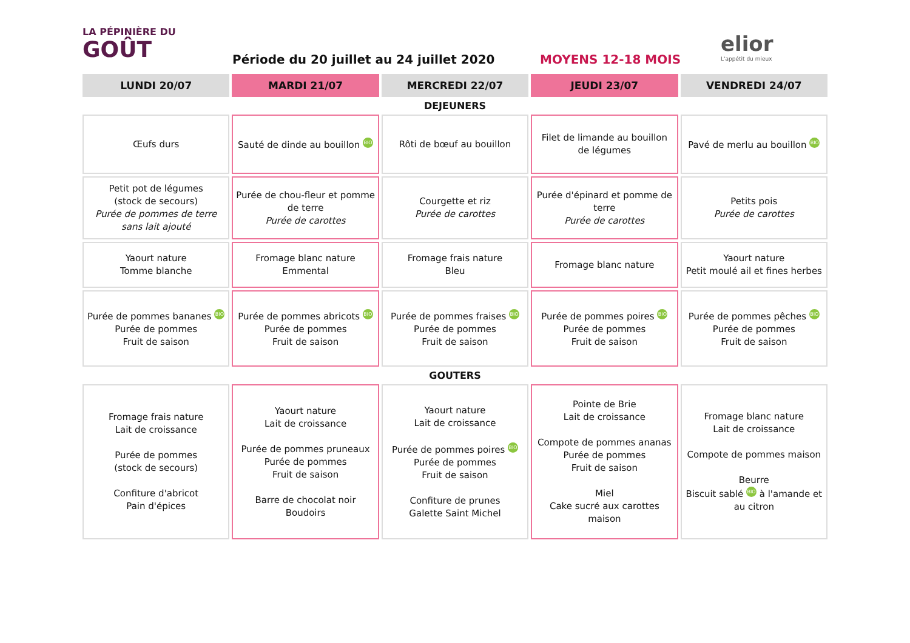LA PÉPINIÈRE DU
GOÛT
Période du 20 juillet au 24 juillet 2020
MOYENS 12-18 MOIS
elior
L'appétit du mieux
| LUNDI 20/07 | MARDI 21/07 | MERCREDI 22/07 | JEUDI 23/07 | VENDREDI 24/07 |
| --- | --- | --- | --- | --- |
| DEJEUNERS | | | | |
| Œufs durs | Sauté de dinde au bouillon BIO | Rôti de bœuf au bouillon | Filet de limande au bouillon de légumes | Pavé de merlu au bouillon BIO |
| Petit pot de légumes (stock de secours) Purée de pommes de terre sans lait ajouté | Purée de chou-fleur et pomme de terre Purée de carottes | Courgette et riz Purée de carottes | Purée d'épinard et pomme de terre Purée de carottes | Petits pois Purée de carottes |
| Yaourt nature Tomme blanche | Fromage blanc nature Emmental | Fromage frais nature Bleu | Fromage blanc nature | Yaourt nature Petit moulé ail et fines herbes |
| Purée de pommes bananes BIO Purée de pommes Fruit de saison | Purée de pommes abricots BIO Purée de pommes Fruit de saison | Purée de pommes fraises BIO Purée de pommes Fruit de saison | Purée de pommes poires BIO Purée de pommes Fruit de saison | Purée de pommes pêches BIO Purée de pommes Fruit de saison |
| GOUTERS | | | | |
| Fromage frais nature Lait de croissance Purée de pommes (stock de secours) Confiture d'abricot Pain d'épices | Yaourt nature Lait de croissance Purée de pommes pruneaux Purée de pommes Fruit de saison Barre de chocolat noir Boudoirs | Yaourt nature Lait de croissance Purée de pommes poires BIO Purée de pommes Fruit de saison Confiture de prunes Galette Saint Michel | Pointe de Brie Lait de croissance Compote de pommes ananas Purée de pommes Fruit de saison Miel Cake sucré aux carottes maison | Fromage blanc nature Lait de croissance Compote de pommes maison Beurre Biscuit sablé BIO à l'amande et au citron |